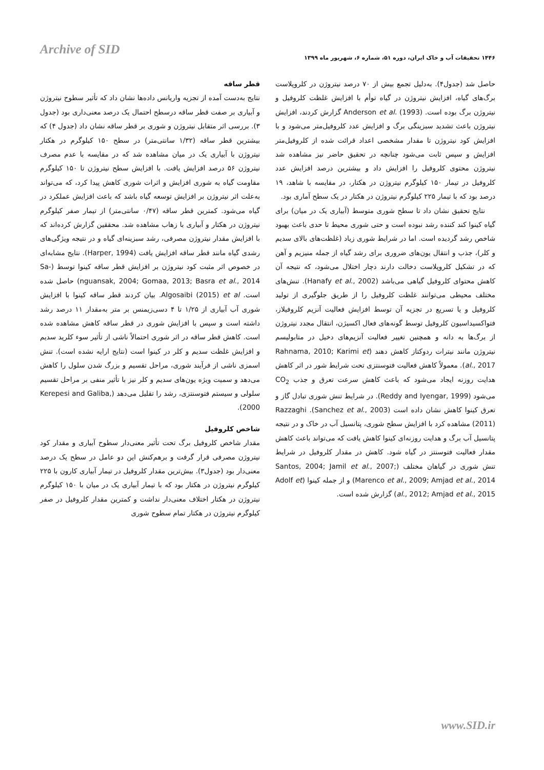Archive of SID
۱۴۴۶ تحقیقات آب و خاک ایران، دوره ۵۱، شماره ۶، شهریور ماه ۱۳۹۹
قطر ساقه
نتایج به‌دست آمده از تجزیه واریانس داده‌ها نشان داد که تأثیر سطوح نیتروژن و آبیاری بر صفت قطر ساقه درسطح احتمال یک درصد معنی‌داری بود (جدول ۳). بررسی اثر متقابل نیتروژن و شوری بر قطر ساقه نشان داد (جدول ۴) که بیشترین قطر ساقه (۱/۳۲ سانتی‌متر) در سطح ۱۵۰ کیلوگرم در هکتار نیتروژن با آبیاری یک در میان مشاهده شد که در مقایسه با عدم مصرف نیتروژن ۵۶ درصد افزایش یافت. با افزایش سطح نیتروژن تا ۱۵۰ کیلوگرم مقاومت گیاه به شوری افزایش و اثرات شوری کاهش پیدا کرد، که می‌تواند به‌علت اثر نیتروژن بر افزایش توسعه گیاه باشد که باعث افزایش عملکرد در گیاه می‌شود. کمترین قطر ساقه (۰/۴۷ سانتی‌متر) از تیمار صفر کیلوگرم نیتروژن در هکتار و آبیاری با زهاب مشاهده شد. محققین گزارش کرده‌اند که با افزایش مقدار نیتروژن مصرفی، رشد سبزینه‌ای گیاه و در نتیجه ویژگی‌های رشدی گیاه مانند قطر ساقه افزایش یافت (Harper, 1994). نتایج مشابه‌ای در خصوص اثر مثبت کود نیتروژن بر افزایش قطر ساقه کینوا توسط (Sa-nguansak, 2004; Gomaa, 2013; Basra et al., 2014) حاصل شده است. Algosaibi (2015) et al. بیان کردند قطر ساقه کینوا با افزایش شوری آب آبیاری از ۱/۲۵ تا ۴ دسی‌زیمنس بر متر به‌مقدار ۱۱ درصد رشد داشته است و سپس با افزایش شوری در قطر ساقه کاهش مشاهده شده است. کاهش قطر ساقه در اثر شوری احتمالاً ناشی از تأثیر سوء کلرید سدیم و افزایش غلظت سدیم و کلر در کینوا است (نتایج ارایه نشده است). تنش اسمزی ناشی از فرآیند شوری، مراحل تقسیم و بزرگ شدن سلول را کاهش می‌دهد و سمیت ویژه یون‌های سدیم و کلر نیز با تأثیر منفی بر مراحل تقسیم سلولی و سیستم فتوسنتزی، رشد را تقلیل می‌دهد (Kerepesi and Galiba, 2000).
شاخص کلروفیل
مقدار شاخص کلروفیل برگ تحت تأثیر معنی‌دار سطوح آبیاری و مقدار کود نیتروژن مصرفی قرار گرفت و برهم‌کنش این دو عامل در سطح یک درصد معنی‌دار بود (جدول۳). بیش‌ترین مقدار کلروفیل در تیمار آبیاری کارون با ۲۲۵ کیلوگرم نیتروژن در هکتار بود که با تیمار آبیاری یک در میان با ۱۵۰ کیلوگرم نیتروژن در هکتار اختلاف معنی‌دار نداشت و کمترین مقدار کلروفیل در صفر کیلوگرم نیتروژن در هکتار تمام سطوح شوری
حاصل شد (جدول۴). به‌دلیل تجمع بیش از ۷۰ درصد نیتروژن در کلروپلاست برگ‌های گیاه، افزایش نیتروژن در گیاه توأم با افزایش غلظت کلروفیل و نیتروژن برگ بوده است. Anderson et al. (1993) گزارش کردند، افزایش نیتروژن باعث تشدید سبزینگی برگ و افزایش عدد کلروفیل‌متر می‌شود و با افزایش کود نیتروژن تا مقدار مشخصی اعداد قرائت شده از کلروفیل‌متر افزایش و سپس ثابت می‌شود چنانچه در تحقیق حاضر نیز مشاهده شد نیتروژن محتوی کلروفیل را افزایش داد و بیشترین درصد افزایش عدد کلروفیل در تیمار ۱۵۰ کیلوگرم نیتروژن در هکتار، در مقایسه با شاهد، ۱۹ درصد بود که با تیمار ۲۲۵ کیلوگرم نیتروژن در هکتار در یک سطح آماری بود.
نتایج تحقیق نشان داد تا سطح شوری متوسط (آبیاری یک در میان) برای گیاه کینوا کند کننده رشد نبوده است و حتی شوری محیط تا حدی باعث بهبود شاخص رشد گردیده است. اما در شرایط شوری زیاد (غلظت‌های بالای سدیم و کلر)، جذب و انتقال یون‌های ضروری برای رشد گیاه از جمله منیزیم و آهن که در تشکیل کلروپلاست دخالت دارند دچار اختلال می‌شود، که نتیجه آن کاهش محتوای کلروفیل گیاهی می‌باشد (Hanafy et al., 2002). تنش‌های مختلف محیطی می‌توانند غلظت کلروفیل را از طریق جلوگیری از تولید کلروفیل و یا تسریع در تجزیه آن توسط افزایش فعالیت آنزیم کلروفیلاز، فتواکسیداسیون کلروفیل توسط گونه‌های فعال اکسیژن، انتقال مجدد نیتروژن از برگ‌ها به دانه و همچنین تغییر فعالیت آنزیم‌های دخیل در متابولیسم نیتروژن مانند نیترات ردوکتاز کاهش دهند (Rahnama, 2010; Karimi et al., 2017). معمولاً کاهش فعالیت فتوسنتزی تحت شرایط شور در اثر کاهش هدایت روزنه ایجاد می‌شود که باعث کاهش سرعت تعرق و جذب CO<sub>2</sub> می‌شود (Reddy and Iyengar, 1999). در شرایط تنش شوری تبادل گاز و تعرق کینوا کاهش نشان داده است (Sanchez et al., 2003). Razzaghi (2011) مشاهده کرد با افزایش سطح شوری، پتانسیل آب در خاک و در نتیجه پتانسیل آب برگ و هدایت روزنه‌ای کینوا کاهش یافت که می‌تواند باعث کاهش مقدار فعالیت فتوسنتز در گیاه شود. کاهش در مقدار کلروفیل در شرایط تنش شوری در گیاهان مختلف (Santos, 2004; Jamil et al., 2007; Marenco et al., 2009; Amjad et al., 2014) و از جمله کینوا (Adolf et al., 2012; Amjad et al., 2015) گزارش شده است.
www.SID.ir